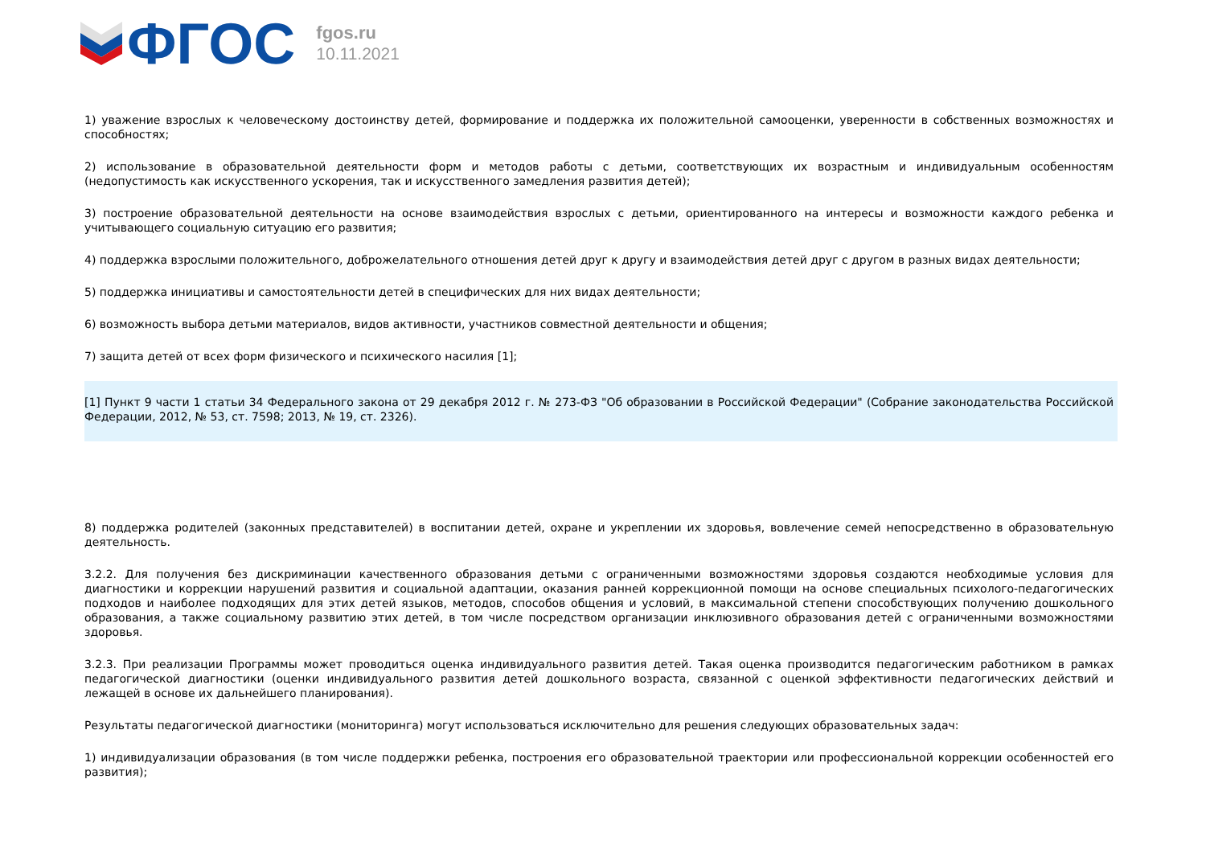ФГОС
fgos.ru
10.11.2021
1) уважение взрослых к человеческому достоинству детей, формирование и поддержка их положительной самооценки, уверенности в собственных возможностях и способностях;
2) использование в образовательной деятельности форм и методов работы с детьми, соответствующих их возрастным и индивидуальным особенностям (недопустимость как искусственного ускорения, так и искусственного замедления развития детей);
3) построение образовательной деятельности на основе взаимодействия взрослых с детьми, ориентированного на интересы и возможности каждого ребенка и учитывающего социальную ситуацию его развития;
4) поддержка взрослыми положительного, доброжелательного отношения детей друг к другу и взаимодействия детей друг с другом в разных видах деятельности;
5) поддержка инициативы и самостоятельности детей в специфических для них видах деятельности;
6) возможность выбора детьми материалов, видов активности, участников совместной деятельности и общения;
7) защита детей от всех форм физического и психического насилия [1];
[1] Пункт 9 части 1 статьи 34 Федерального закона от 29 декабря 2012 г. № 273-ФЗ "Об образовании в Российской Федерации" (Собрание законодательства Российской Федерации, 2012, № 53, ст. 7598; 2013, № 19, ст. 2326).
8) поддержка родителей (законных представителей) в воспитании детей, охране и укреплении их здоровья, вовлечение семей непосредственно в образовательную деятельность.
3.2.2. Для получения без дискриминации качественного образования детьми с ограниченными возможностями здоровья создаются необходимые условия для диагностики и коррекции нарушений развития и социальной адаптации, оказания ранней коррекционной помощи на основе специальных психолого-педагогических подходов и наиболее подходящих для этих детей языков, методов, способов общения и условий, в максимальной степени способствующих получению дошкольного образования, а также социальному развитию этих детей, в том числе посредством организации инклюзивного образования детей с ограниченными возможностями здоровья.
3.2.3. При реализации Программы может проводиться оценка индивидуального развития детей. Такая оценка производится педагогическим работником в рамках педагогической диагностики (оценки индивидуального развития детей дошкольного возраста, связанной с оценкой эффективности педагогических действий и лежащей в основе их дальнейшего планирования).
Результаты педагогической диагностики (мониторинга) могут использоваться исключительно для решения следующих образовательных задач:
1) индивидуализации образования (в том числе поддержки ребенка, построения его образовательной траектории или профессиональной коррекции особенностей его развития);